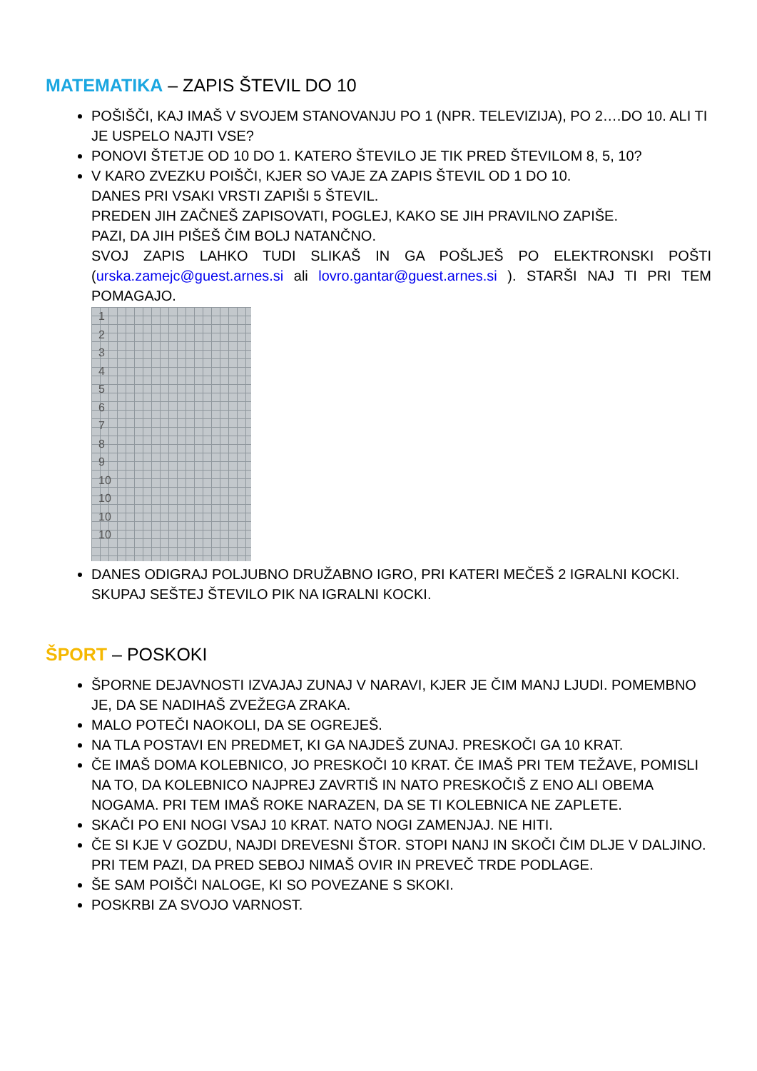MATEMATIKA – ZAPIS ŠTEVIL DO 10
POŠIŠČI, KAJ IMAŠ V SVOJEM STANOVANJU PO 1 (NPR. TELEVIZIJA), PO 2….DO 10. ALI TI JE USPELO NAJTI VSE?
PONOVI ŠTETJE OD 10 DO 1. KATERO ŠTEVILO JE TIK PRED ŠTEVILOM 8, 5, 10?
V KARO ZVEZKU POIŠČI, KJER SO VAJE ZA ZAPIS ŠTEVIL OD 1 DO 10.
DANES PRI VSAKI VRSTI ZAPIŠI 5 ŠTEVIL.
PREDEN JIH ZAČNEŠ ZAPISOVATI, POGLEJ, KAKO SE JIH PRAVILNO ZAPIŠE.
PAZI, DA JIH PIŠEŠ ČIM BOLJ NATANČNO.
SVOJ ZAPIS LAHKO TUDI SLIKAŠ IN GA POŠLJEŠ PO ELEKTRONSKI POŠTI (urska.zamejc@guest.arnes.si ali lovro.gantar@guest.arnes.si ). STARŠI NAJ TI PRI TEM POMAGAJO.
1
2
3
4
5
6
7
8
9
10
10
10
10
DANES ODIGRAJ POLJUBNO DRUŽABNO IGRO, PRI KATERI MEČEŠ 2 IGRALNI KOCKI. SKUPAJ SEŠTEJ ŠTEVILO PIK NA IGRALNI KOCKI.
ŠPORT – POSKOKI
ŠPORNE DEJAVNOSTI IZVAJAJ ZUNAJ V NARAVI, KJER JE ČIM MANJ LJUDI. POMEMBNO JE, DA SE NADIHAŠ ZVEŽEGA ZRAKA.
MALO POTEČI NAOKOLI, DA SE OGREJEŠ.
NA TLA POSTAVI EN PREDMET, KI GA NAJDEŠ ZUNAJ. PRESKOČI GA 10 KRAT.
ČE IMAŠ DOMA KOLEBNICO, JO PRESKOČI 10 KRAT. ČE IMAŠ PRI TEM TEŽAVE, POMISLI NA TO, DA KOLEBNICO NAJPREJ ZAVRTIŠ IN NATO PRESKOČIŠ Z ENO ALI OBEMA NOGAMA. PRI TEM IMAŠ ROKE NARAZEN, DA SE TI KOLEBNICA NE ZAPLETE.
SKAČI PO ENI NOGI VSAJ 10 KRAT. NATO NOGI ZAMENJAJ. NE HITI.
ČE SI KJE V GOZDU, NAJDI DREVESNI ŠTOR. STOPI NANJ IN SKOČI ČIM DLJE V DALJINO. PRI TEM PAZI, DA PRED SEBOJ NIMAŠ OVIR IN PREVEČ TRDE PODLAGE.
ŠE SAM POIŠČI NALOGE, KI SO POVEZANE S SKOKI.
POSKRBI ZA SVOJO VARNOST.